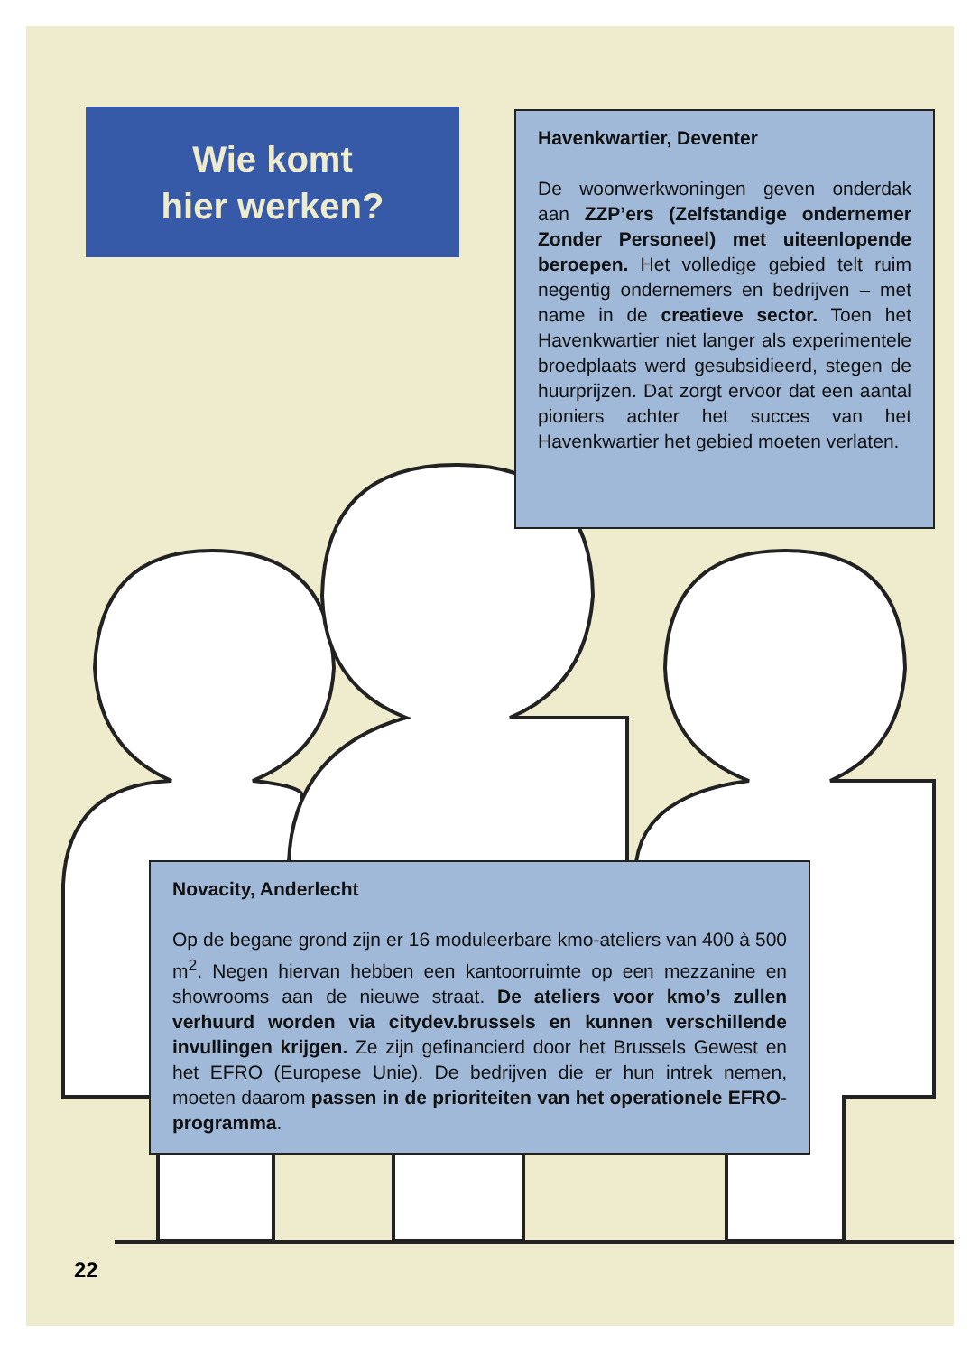Wie komt
hier werken?
Havenkwartier, Deventer
De woonwerkwoningen geven onderdak aan ZZP’ers (Zelfstandige ondernemer Zonder Personeel) met uiteenlopende beroepen. Het volledige gebied telt ruim negentig ondernemers en bedrijven – met name in de creatieve sector. Toen het Havenkwartier niet langer als experimentele broedplaats werd gesubsidieerd, stegen de huurprijzen. Dat zorgt ervoor dat een aantal pioniers achter het succes van het Havenkwartier het gebied moeten verlaten.
Novacity, Anderlecht
Op de begane grond zijn er 16 moduleerbare kmo-ateliers van 400 à 500 m<sup>2</sup>. Negen hiervan hebben een kantoorruimte op een mezzanine en showrooms aan de nieuwe straat. De ateliers voor kmo’s zullen verhuurd worden via citydev.brussels en kunnen verschillende invullingen krijgen. Ze zijn gefinancierd door het Brussels Gewest en het EFRO (Europese Unie). De bedrijven die er hun intrek nemen, moeten daarom passen in de prioriteiten van het operationele EFRO-programma.
22